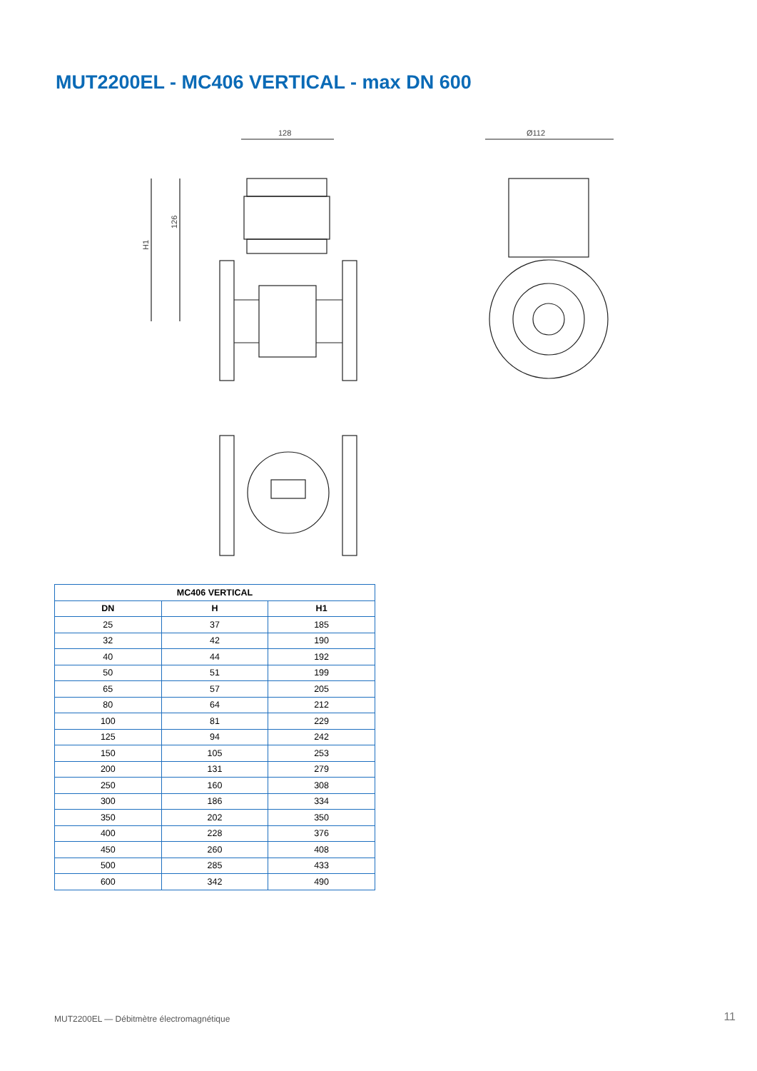MUT2200EL - MC406 VERTICAL - max DN 600
128
H1
126
Ø112
| MC406 VERTICAL | | |
| --- | --- | --- |
| DN | H | H1 |
| 25 | 37 | 185 |
| 32 | 42 | 190 |
| 40 | 44 | 192 |
| 50 | 51 | 199 |
| 65 | 57 | 205 |
| 80 | 64 | 212 |
| 100 | 81 | 229 |
| 125 | 94 | 242 |
| 150 | 105 | 253 |
| 200 | 131 | 279 |
| 250 | 160 | 308 |
| 300 | 186 | 334 |
| 350 | 202 | 350 |
| 400 | 228 | 376 |
| 450 | 260 | 408 |
| 500 | 285 | 433 |
| 600 | 342 | 490 |
MUT2200EL — Débitmètre électromagnétique
11